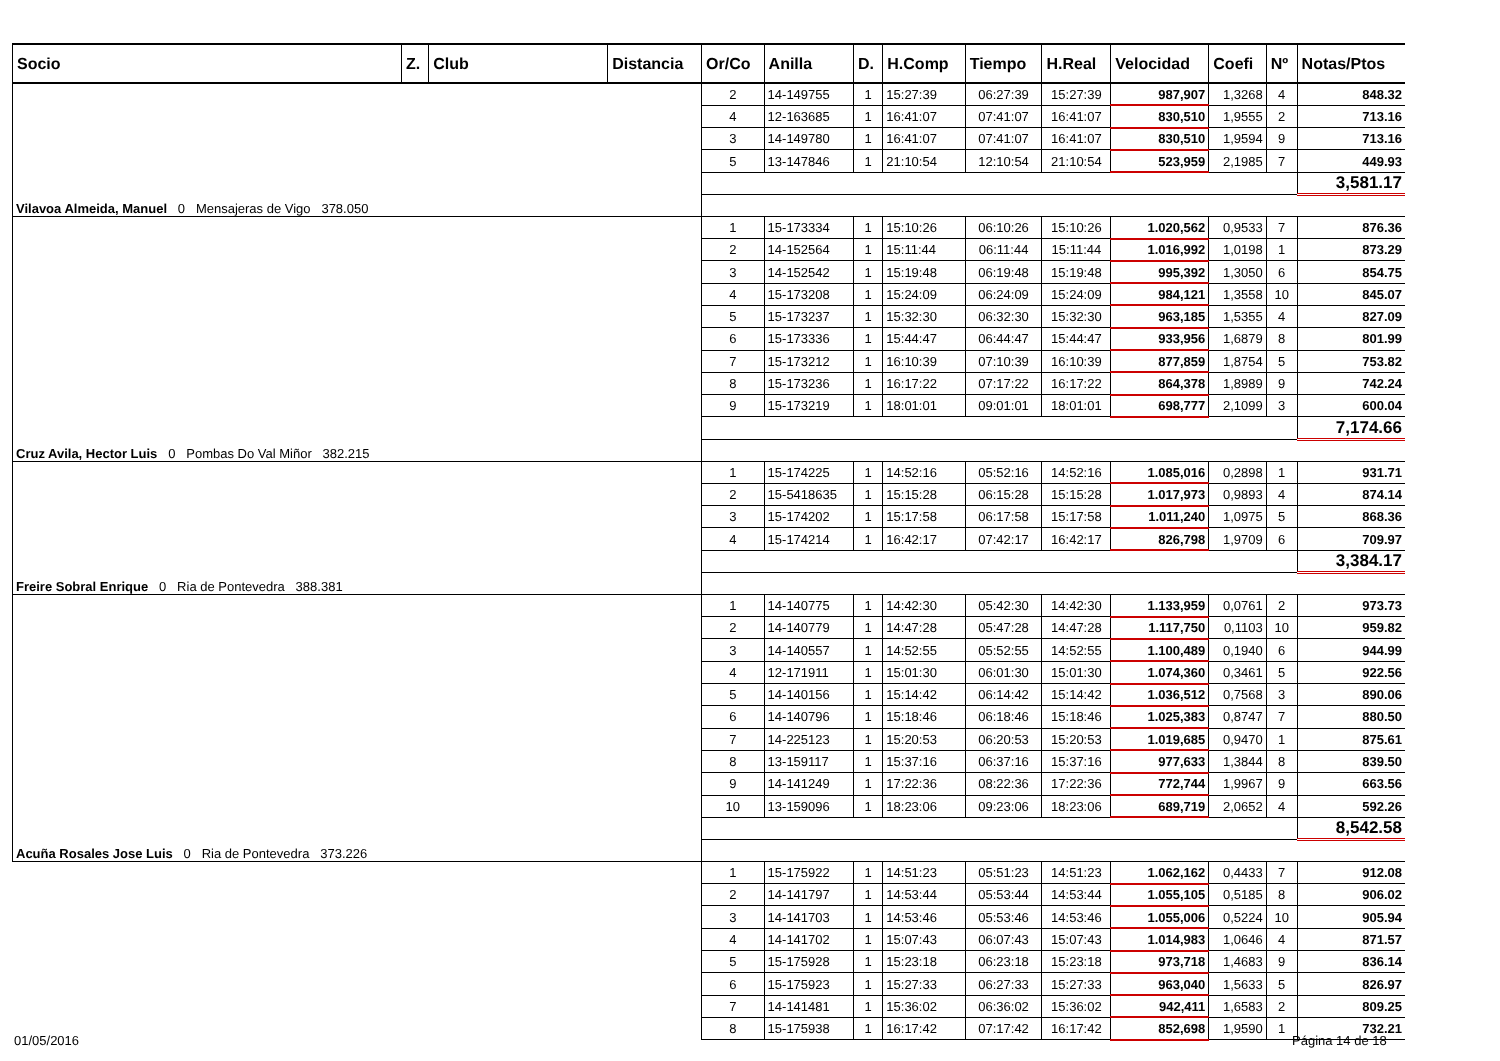| Socio | Z. | Club | Distancia | Or/Co | Anilla | D. | H.Comp | Tiempo | H.Real | Velocidad | Coefi | Nº | Notas/Ptos |
| --- | --- | --- | --- | --- | --- | --- | --- | --- | --- | --- | --- | --- | --- |
| Vilavoa Almeida, Manuel 0 Mensajeras de Vigo 378.050 | | | | 2 | 14-149755 | 1 | 15:27:39 | 06:27:39 | 15:27:39 | 987,907 | 1,3268 | 4 | 848.32 |
| | | | | 4 | 12-163685 | 1 | 16:41:07 | 07:41:07 | 16:41:07 | 830,510 | 1,9555 | 2 | 713.16 |
| | | | | 3 | 14-149780 | 1 | 16:41:07 | 07:41:07 | 16:41:07 | 830,510 | 1,9594 | 9 | 713.16 |
| | | | | 5 | 13-147846 | 1 | 21:10:54 | 12:10:54 | 21:10:54 | 523,959 | 2,1985 | 7 | 449.93 |
| | | | | | | | | | | | | | 3,581.17 |
| Cruz Avila, Hector Luis 0 Pombas Do Val Miñor 382.215 | | | | 1 | 15-173334 | 1 | 15:10:26 | 06:10:26 | 15:10:26 | 1.020,562 | 0,9533 | 7 | 876.36 |
| | | | | 2 | 14-152564 | 1 | 15:11:44 | 06:11:44 | 15:11:44 | 1.016,992 | 1,0198 | 1 | 873.29 |
| | | | | 3 | 14-152542 | 1 | 15:19:48 | 06:19:48 | 15:19:48 | 995,392 | 1,3050 | 6 | 854.75 |
| | | | | 4 | 15-173208 | 1 | 15:24:09 | 06:24:09 | 15:24:09 | 984,121 | 1,3558 | 10 | 845.07 |
| | | | | 5 | 15-173237 | 1 | 15:32:30 | 06:32:30 | 15:32:30 | 963,185 | 1,5355 | 4 | 827.09 |
| | | | | 6 | 15-173336 | 1 | 15:44:47 | 06:44:47 | 15:44:47 | 933,956 | 1,6879 | 8 | 801.99 |
| | | | | 7 | 15-173212 | 1 | 16:10:39 | 07:10:39 | 16:10:39 | 877,859 | 1,8754 | 5 | 753.82 |
| | | | | 8 | 15-173236 | 1 | 16:17:22 | 07:17:22 | 16:17:22 | 864,378 | 1,8989 | 9 | 742.24 |
| | | | | 9 | 15-173219 | 1 | 18:01:01 | 09:01:01 | 18:01:01 | 698,777 | 2,1099 | 3 | 600.04 |
| | | | | | | | | | | | | | 7,174.66 |
| Freire Sobral Enrique 0 Ria de Pontevedra 388.381 | | | | 1 | 15-174225 | 1 | 14:52:16 | 05:52:16 | 14:52:16 | 1.085,016 | 0,2898 | 1 | 931.71 |
| | | | | 2 | 15-5418635 | 1 | 15:15:28 | 06:15:28 | 15:15:28 | 1.017,973 | 0,9893 | 4 | 874.14 |
| | | | | 3 | 15-174202 | 1 | 15:17:58 | 06:17:58 | 15:17:58 | 1.011,240 | 1,0975 | 5 | 868.36 |
| | | | | 4 | 15-174214 | 1 | 16:42:17 | 07:42:17 | 16:42:17 | 826,798 | 1,9709 | 6 | 709.97 |
| | | | | | | | | | | | | | 3,384.17 |
| Acuña Rosales Jose Luis 0 Ria de Pontevedra 373.226 | | | | 1 | 14-140775 | 1 | 14:42:30 | 05:42:30 | 14:42:30 | 1.133,959 | 0,0761 | 2 | 973.73 |
| | | | | 2 | 14-140779 | 1 | 14:47:28 | 05:47:28 | 14:47:28 | 1.117,750 | 0,1103 | 10 | 959.82 |
| | | | | 3 | 14-140557 | 1 | 14:52:55 | 05:52:55 | 14:52:55 | 1.100,489 | 0,1940 | 6 | 944.99 |
| | | | | 4 | 12-171911 | 1 | 15:01:30 | 06:01:30 | 15:01:30 | 1.074,360 | 0,3461 | 5 | 922.56 |
| | | | | 5 | 14-140156 | 1 | 15:14:42 | 06:14:42 | 15:14:42 | 1.036,512 | 0,7568 | 3 | 890.06 |
| | | | | 6 | 14-140796 | 1 | 15:18:46 | 06:18:46 | 15:18:46 | 1.025,383 | 0,8747 | 7 | 880.50 |
| | | | | 7 | 14-225123 | 1 | 15:20:53 | 06:20:53 | 15:20:53 | 1.019,685 | 0,9470 | 1 | 875.61 |
| | | | | 8 | 13-159117 | 1 | 15:37:16 | 06:37:16 | 15:37:16 | 977,633 | 1,3844 | 8 | 839.50 |
| | | | | 9 | 14-141249 | 1 | 17:22:36 | 08:22:36 | 17:22:36 | 772,744 | 1,9967 | 9 | 663.56 |
| | | | | 10 | 13-159096 | 1 | 18:23:06 | 09:23:06 | 18:23:06 | 689,719 | 2,0652 | 4 | 592.26 |
| | | | | | | | | | | | | | 8,542.58 |
| | | | | 1 | 15-175922 | 1 | 14:51:23 | 05:51:23 | 14:51:23 | 1.062,162 | 0,4433 | 7 | 912.08 |
| | | | | 2 | 14-141797 | 1 | 14:53:44 | 05:53:44 | 14:53:44 | 1.055,105 | 0,5185 | 8 | 906.02 |
| | | | | 3 | 14-141703 | 1 | 14:53:46 | 05:53:46 | 14:53:46 | 1.055,006 | 0,5224 | 10 | 905.94 |
| | | | | 4 | 14-141702 | 1 | 15:07:43 | 06:07:43 | 15:07:43 | 1.014,983 | 1,0646 | 4 | 871.57 |
| | | | | 5 | 15-175928 | 1 | 15:23:18 | 06:23:18 | 15:23:18 | 973,718 | 1,4683 | 9 | 836.14 |
| | | | | 6 | 15-175923 | 1 | 15:27:33 | 06:27:33 | 15:27:33 | 963,040 | 1,5633 | 5 | 826.97 |
| | | | | 7 | 14-141481 | 1 | 15:36:02 | 06:36:02 | 15:36:02 | 942,411 | 1,6583 | 2 | 809.25 |
| | | | | 8 | 15-175938 | 1 | 16:17:42 | 07:17:42 | 16:17:42 | 852,698 | 1,9590 | 1 | 732.21 |
01/05/2016 Página 14 de 18